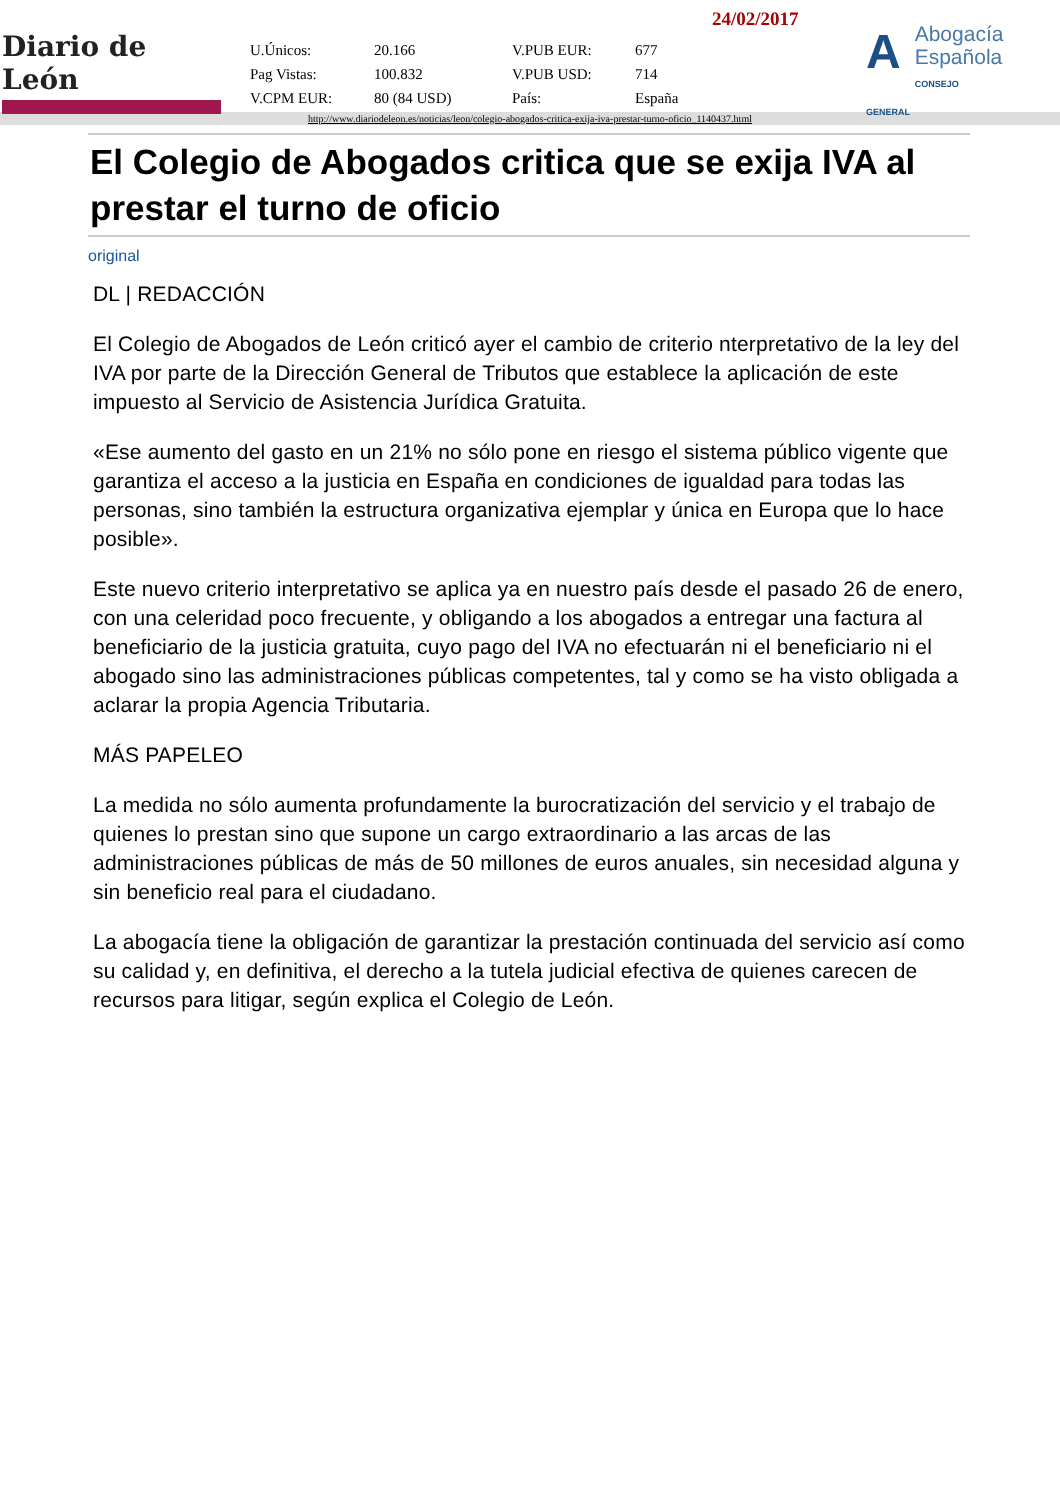Diario de León
24/02/2017
| U.Únicos: | 20.166 | V.PUB EUR: | 677 |
| Pag Vistas: | 100.832 | V.PUB USD: | 714 |
| V.CPM EUR: | 80 (84 USD) | País: | España |
A
Abogacía
Española
CONSEJO GENERAL
http://www.diariodeleon.es/noticias/leon/colegio-abogados-critica-exija-iva-prestar-turno-oficio_1140437.html
El Colegio de Abogados critica que se exija IVA al prestar el turno de oficio
original
DL | REDACCIÓN
El Colegio de Abogados de León criticó ayer el cambio de criterio nterpretativo de la ley del IVA por parte de la Dirección General de Tributos que establece la aplicación de este impuesto al Servicio de Asistencia Jurídica Gratuita.
«Ese aumento del gasto en un 21% no sólo pone en riesgo el sistema público vigente que garantiza el acceso a la justicia en España en condiciones de igualdad para todas las personas, sino también la estructura organizativa ejemplar y única en Europa que lo hace posible».
Este nuevo criterio interpretativo se aplica ya en nuestro país desde el pasado 26 de enero, con una celeridad poco frecuente, y obligando a los abogados a entregar una factura al beneficiario de la justicia gratuita, cuyo pago del IVA no efectuarán ni el beneficiario ni el abogado sino las administraciones públicas competentes, tal y como se ha visto obligada a aclarar la propia Agencia Tributaria.
MÁS PAPELEO
La medida no sólo aumenta profundamente la burocratización del servicio y el trabajo de quienes lo prestan sino que supone un cargo extraordinario a las arcas de las administraciones públicas de más de 50 millones de euros anuales, sin necesidad alguna y sin beneficio real para el ciudadano.
La abogacía tiene la obligación de garantizar la prestación continuada del servicio así como su calidad y, en definitiva, el derecho a la tutela judicial efectiva de quienes carecen de recursos para litigar, según explica el Colegio de León.